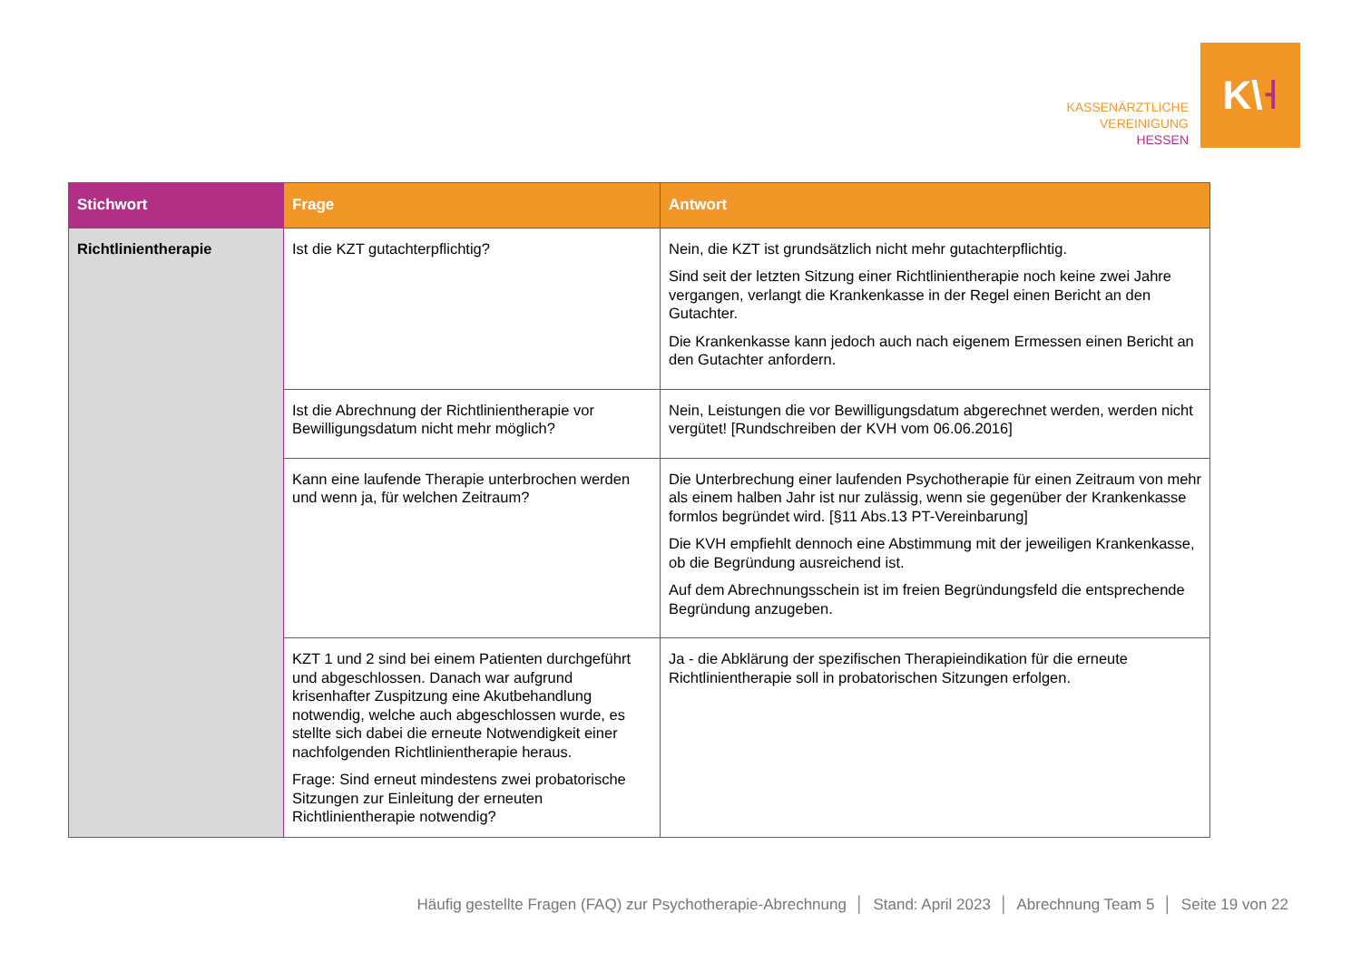KASSENÄRZTLICHE
VEREINIGUNG
HESSEN
K\ ˧
| Stichwort | Frage | Antwort |
| --- | --- | --- |
| Richtlinientherapie | Ist die KZT gutachterpflichtig? | Nein, die KZT ist grundsätzlich nicht mehr gutachterpflichtig. Sind seit der letzten Sitzung einer Richtlinientherapie noch keine zwei Jahre vergangen, verlangt die Krankenkasse in der Regel einen Bericht an den Gutachter. Die Krankenkasse kann jedoch auch nach eigenem Ermessen einen Bericht an den Gutachter anfordern. |
| | Ist die Abrechnung der Richtlinientherapie vor Bewilligungsdatum nicht mehr möglich? | Nein, Leistungen die vor Bewilligungsdatum abgerechnet werden, werden nicht vergütet! [Rundschreiben der KVH vom 06.06.2016] |
| | Kann eine laufende Therapie unterbrochen werden und wenn ja, für welchen Zeitraum? | Die Unterbrechung einer laufenden Psychotherapie für einen Zeitraum von mehr als einem halben Jahr ist nur zulässig, wenn sie gegenüber der Krankenkasse formlos begründet wird. [§11 Abs.13 PT-Vereinbarung] Die KVH empfiehlt dennoch eine Abstimmung mit der jeweiligen Krankenkasse, ob die Begründung ausreichend ist. Auf dem Abrechnungsschein ist im freien Begründungsfeld die entsprechende Begründung anzugeben. |
| | KZT 1 und 2 sind bei einem Patienten durchgeführt und abgeschlossen. Danach war aufgrund krisenhafter Zuspitzung eine Akutbehandlung notwendig, welche auch abgeschlossen wurde, es stellte sich dabei die erneute Notwendigkeit einer nachfolgenden Richtlinientherapie heraus. Frage: Sind erneut mindestens zwei probatorische Sitzungen zur Einleitung der erneuten Richtlinientherapie notwendig? | Ja - die Abklärung der spezifischen Therapieindikation für die erneute Richtlinientherapie soll in probatorischen Sitzungen erfolgen. |
Häufig gestellte Fragen (FAQ) zur Psychotherapie-Abrechnung │ Stand: April 2023 │ Abrechnung Team 5 │ Seite 19 von 22